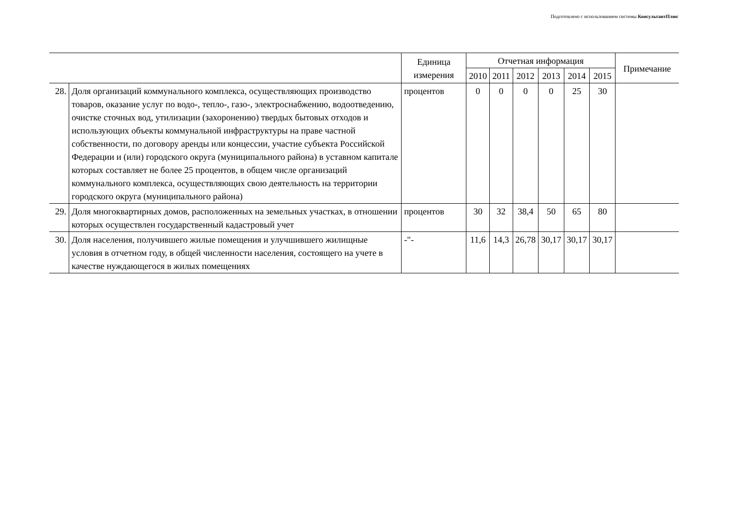Подготовлено с использованием системы КонсультантПлюс
| | | Единица измерения | Отчетная информация | | | | | | Примечание |
| --- | --- | --- | --- | --- | --- | --- | --- | --- | --- |
| | | | 2010 | 2011 | 2012 | 2013 | 2014 | 2015 | |
| 28. | Доля организаций коммунального комплекса, осуществляющих производство товаров, оказание услуг по водо-, тепло-, газо-, электроснабжению, водоотведению, очистке сточных вод, утилизации (захоронению) твердых бытовых отходов и использующих объекты коммунальной инфраструктуры на праве частной собственности, по договору аренды или концессии, участие субъекта Российской Федерации и (или) городского округа (муниципального района) в уставном капитале которых составляет не более 25 процентов, в общем числе организаций коммунального комплекса, осуществляющих свою деятельность на территории городского округа (муниципального района) | процентов | 0 | 0 | 0 | 0 | 25 | 30 | |
| 29. | Доля многоквартирных домов, расположенных на земельных участках, в отношении которых осуществлен государственный кадастровый учет | процентов | 30 | 32 | 38,4 | 50 | 65 | 80 | |
| 30. | Доля населения, получившего жилые помещения и улучшившего жилищные условия в отчетном году, в общей численности населения, состоящего на учете в качестве нуждающегося в жилых помещениях | -"- | 11,6 | 14,3 | 26,78 | 30,17 | 30,17 | 30,17 | |